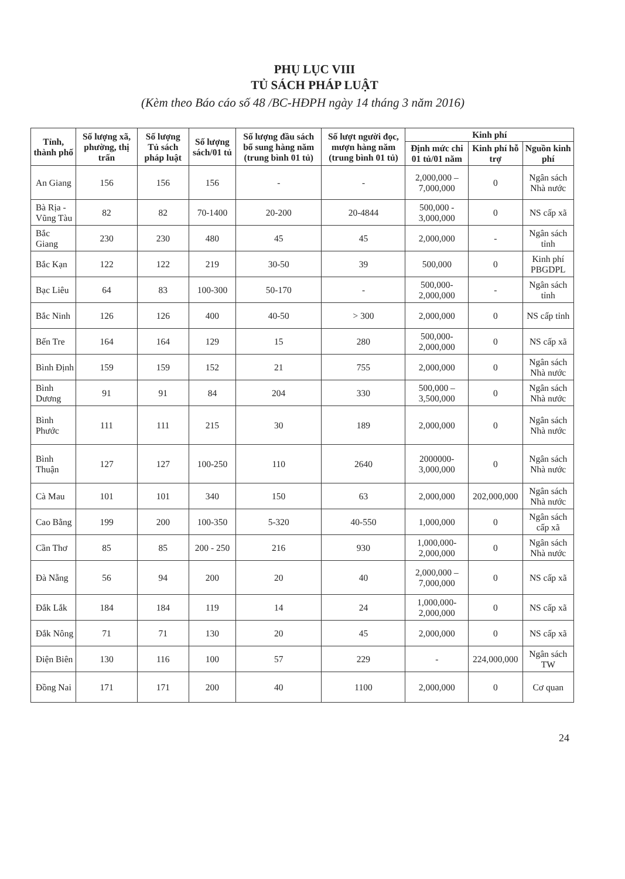PHỤ LỤC VIII
TỦ SÁCH PHÁP LUẬT
(Kèm theo Báo cáo số 48 /BC-HĐPH ngày 14 tháng 3 năm 2016)
| Tỉnh, thành phố | Số lượng xã, phường, thị trấn | Số lượng Tủ sách pháp luật | Số lượng sách/01 tủ | Số lượng đầu sách bổ sung hàng năm (trung bình 01 tủ) | Số lượt người đọc, mượn hàng năm (trung bình 01 tủ) | Kinh phí | | |
| --- | --- | --- | --- | --- | --- | --- | --- | --- |
| | | | | | | Định mức chi 01 tủ/01 năm | Kinh phí hỗ trợ | Nguồn kinh phí |
| An Giang | 156 | 156 | 156 | - | - | 2,000,000 – 7,000,000 | 0 | Ngân sách Nhà nước |
| Bà Rịa - Vũng Tàu | 82 | 82 | 70-1400 | 20-200 | 20-4844 | 500,000 - 3,000,000 | 0 | NS cấp xã |
| Bắc Giang | 230 | 230 | 480 | 45 | 45 | 2,000,000 | - | Ngân sách tỉnh |
| Bắc Kạn | 122 | 122 | 219 | 30-50 | 39 | 500,000 | 0 | Kinh phí PBGDPL |
| Bạc Liêu | 64 | 83 | 100-300 | 50-170 | - | 500,000- 2,000,000 | - | Ngân sách tỉnh |
| Bắc Ninh | 126 | 126 | 400 | 40-50 | > 300 | 2,000,000 | 0 | NS cấp tỉnh |
| Bến Tre | 164 | 164 | 129 | 15 | 280 | 500,000- 2,000,000 | 0 | NS cấp xã |
| Bình Định | 159 | 159 | 152 | 21 | 755 | 2,000,000 | 0 | Ngân sách Nhà nước |
| Bình Dương | 91 | 91 | 84 | 204 | 330 | 500,000 – 3,500,000 | 0 | Ngân sách Nhà nước |
| Bình Phước | 111 | 111 | 215 | 30 | 189 | 2,000,000 | 0 | Ngân sách Nhà nước |
| Bình Thuận | 127 | 127 | 100-250 | 110 | 2640 | 2000000- 3,000,000 | 0 | Ngân sách Nhà nước |
| Cà Mau | 101 | 101 | 340 | 150 | 63 | 2,000,000 | 202,000,000 | Ngân sách Nhà nước |
| Cao Bằng | 199 | 200 | 100-350 | 5-320 | 40-550 | 1,000,000 | 0 | Ngân sách cấp xã |
| Cần Thơ | 85 | 85 | 200 - 250 | 216 | 930 | 1,000,000- 2,000,000 | 0 | Ngân sách Nhà nước |
| Đà Nẵng | 56 | 94 | 200 | 20 | 40 | 2,000,000 – 7,000,000 | 0 | NS cấp xã |
| Đắk Lắk | 184 | 184 | 119 | 14 | 24 | 1,000,000- 2,000,000 | 0 | NS cấp xã |
| Đắk Nông | 71 | 71 | 130 | 20 | 45 | 2,000,000 | 0 | NS cấp xã |
| Điện Biên | 130 | 116 | 100 | 57 | 229 | - | 224,000,000 | Ngân sách TW |
| Đồng Nai | 171 | 171 | 200 | 40 | 1100 | 2,000,000 | 0 | Cơ quan |
24